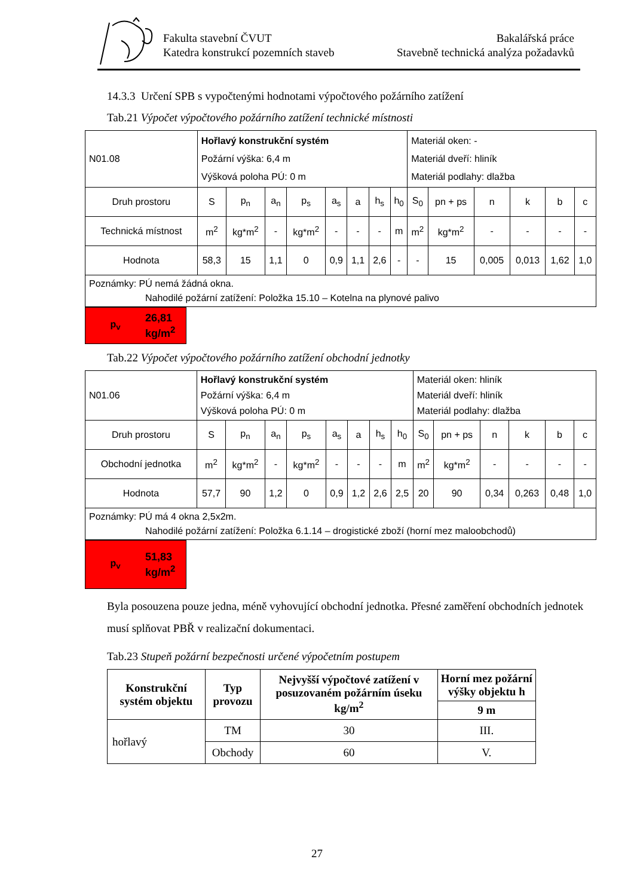Fakulta stavební ČVUT
Katedra konstrukcí pozemních staveb
Bakalářská práce
Stavebně technická analýza požadavků
14.3.3 Určení SPB s vypočtenými hodnotami výpočtového požárního zatížení
Tab.21 Výpočet výpočtového požárního zatížení technické místnosti
| N01.08 | Hořlavý konstrukční systém Požární výška: 6,4 m Výšková poloha PÚ: 0 m | | | | | | | | Materiál oken: - Materiál dveří: hliník Materiál podlahy: dlažba | | | | | |
| Druh prostoru | S | p<sub>n</sub> | a<sub>n</sub> | p<sub>s</sub> | a<sub>s</sub> | a | h<sub>s</sub> | h<sub>0</sub> | S<sub>0</sub> | pn + ps | n | k | b | c |
| Technická místnost | m<sup>2</sup> | kg*m<sup>2</sup> | - | kg*m<sup>2</sup> | - | - | - | m | m<sup>2</sup> | kg*m<sup>2</sup> | - | - | - | - |
| Hodnota | 58,3 | 15 | 1,1 | 0 | 0,9 | 1,1 | 2,6 | - | - | 15 | 0,005 | 0,013 | 1,62 | 1,0 |
| Poznámky: PÚ nemá žádná okna. Nahodilé požární zatížení: Položka 15.10 – Kotelna na plynové palivo | | | | | | | | | | | | | | |
p<sub>v</sub> 26,81
kg/m<sup>2</sup>
Tab.22 Výpočet výpočtového požárního zatížení obchodní jednotky
| N01.06 | Hořlavý konstrukční systém Požární výška: 6,4 m Výšková poloha PÚ: 0 m | | | | | | | | Materiál oken: hliník Materiál dveří: hliník Materiál podlahy: dlažba | | | | | |
| Druh prostoru | S | p<sub>n</sub> | a<sub>n</sub> | p<sub>s</sub> | a<sub>s</sub> | a | h<sub>s</sub> | h<sub>0</sub> | S<sub>0</sub> | pn + ps | n | k | b | c |
| Obchodní jednotka | m<sup>2</sup> | kg*m<sup>2</sup> | - | kg*m<sup>2</sup> | - | - | - | m | m<sup>2</sup> | kg*m<sup>2</sup> | - | - | - | - |
| Hodnota | 57,7 | 90 | 1,2 | 0 | 0,9 | 1,2 | 2,6 | 2,5 | 20 | 90 | 0,34 | 0,263 | 0,48 | 1,0 |
| Poznámky: PÚ má 4 okna 2,5x2m. Nahodilé požární zatížení: Položka 6.1.14 – drogistické zboží (horní mez maloobchodů) | | | | | | | | | | | | | | |
p<sub>v</sub> 51,83
kg/m<sup>2</sup>
Byla posouzena pouze jedna, méně vyhovující obchodní jednotka. Přesné zaměření obchodních jednotek musí splňovat PBŘ v realizační dokumentaci.
Tab.23 Stupeň požární bezpečnosti určené výpočetním postupem
| Konstrukční systém objektu | Typ provozu | Nejvyšší výpočtové zatížení v posuzovaném požárním úseku kg/m<sup>2</sup> | Horní mez požární výšky objektu h |
| --- | --- | --- | --- |
| | | | 9 m |
| hořlavý | TM | 30 | III. |
| | Obchody | 60 | V. |
27